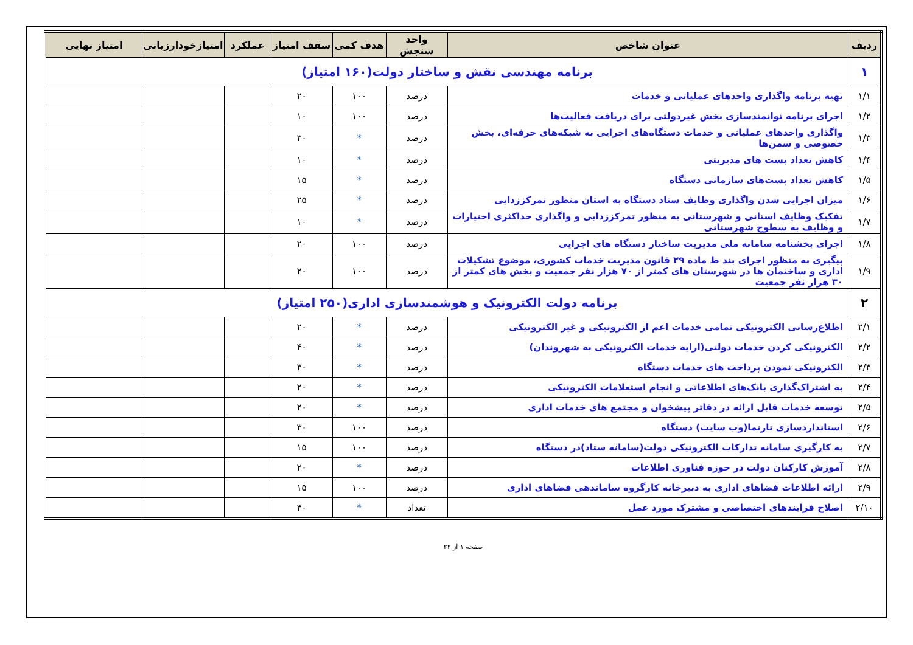| ردیف | عنوان شاخص | واحد سنجش | هدف کمی | سقف امتیاز | عملکرد | امتیازخودارزیابی | امتیاز نهایی |
| --- | --- | --- | --- | --- | --- | --- | --- |
| ۱ | برنامه مهندسی نقش و ساختار دولت(۱۶۰ امتیاز) | | | | | | |
| ۱/۱ | تهیه برنامه واگذاری واحدهای عملیاتی و خدمات | درصد | ۱۰۰ | ۲۰ | | | |
| ۱/۲ | اجرای برنامه توانمندسازی بخش غیردولتی برای دریافت فعالیت‌ها | درصد | ۱۰۰ | ۱۰ | | | |
| ۱/۳ | واگذاری واحدهای عملیاتی و خدمات دستگاه‌های اجرایی به شبکه‌های حرفه‌ای، بخش خصوصی و سمن‌ها | درصد | * | ۳۰ | | | |
| ۱/۴ | کاهش تعداد پست های مدیریتی | درصد | * | ۱۰ | | | |
| ۱/۵ | کاهش تعداد پست‌های سازمانی دستگاه | درصد | * | ۱۵ | | | |
| ۱/۶ | میزان اجرایی شدن واگذاری وظایف ستاد دستگاه به استان منظور تمرکززدایی | درصد | * | ۲۵ | | | |
| ۱/۷ | تفکیک وظایف استانی و شهرستانی به منظور تمرکززدایی و واگذاری حداکثری اختیارات و وظایف به سطوح شهرستانی | درصد | * | ۱۰ | | | |
| ۱/۸ | اجرای بخشنامه سامانه ملی مدیریت ساختار دستگاه های اجرایی | درصد | ۱۰۰ | ۲۰ | | | |
| ۱/۹ | پیگیری به منظور اجرای بند ط ماده ۲۹ قانون مدیریت خدمات کشوری، موضوع تشکیلات اداری و ساختمان ها در شهرستان های کمتر از ۷۰ هزار نفر جمعیت و بخش های کمتر از ۳۰ هزار نفر جمعیت | درصد | ۱۰۰ | ۲۰ | | | |
| ۲ | برنامه دولت الکترونیک و هوشمندسازی اداری(۲۵۰ امتیاز) | | | | | | |
| ۲/۱ | اطلاع‌رسانی الکترونیکی تمامی خدمات اعم از الکترونیکی و غیر الکترونیکی | درصد | * | ۲۰ | | | |
| ۲/۲ | الکترونیکی کردن خدمات دولتی(ارایه خدمات الکترونیکی به شهروندان) | درصد | * | ۴۰ | | | |
| ۲/۳ | الکترونیکی نمودن پرداخت های خدمات دستگاه | درصد | * | ۳۰ | | | |
| ۲/۴ | به اشتراک‌گذاری بانک‌های اطلاعاتی و انجام استعلامات الکترونیکی | درصد | * | ۲۰ | | | |
| ۲/۵ | توسعه خدمات قابل ارائه در دفاتر پیشخوان و مجتمع های خدمات اداری | درصد | * | ۲۰ | | | |
| ۲/۶ | استانداردسازی تارنما(وب سایت) دستگاه | درصد | ۱۰۰ | ۳۰ | | | |
| ۲/۷ | به کارگیری سامانه تدارکات الکترونیکی دولت(سامانه ستاد)در دستگاه | درصد | ۱۰۰ | ۱۵ | | | |
| ۲/۸ | آموزش کارکنان دولت در حوزه فناوری اطلاعات | درصد | * | ۲۰ | | | |
| ۲/۹ | ارائه اطلاعات فضاهای اداری به دبیرخانه کارگروه ساماندهی فضاهای اداری | درصد | ۱۰۰ | ۱۵ | | | |
| ۲/۱۰ | اصلاح فرایندهای اختصاصی و مشترک مورد عمل | تعداد | * | ۴۰ | | | |
صفحه ۱ از ۲۲